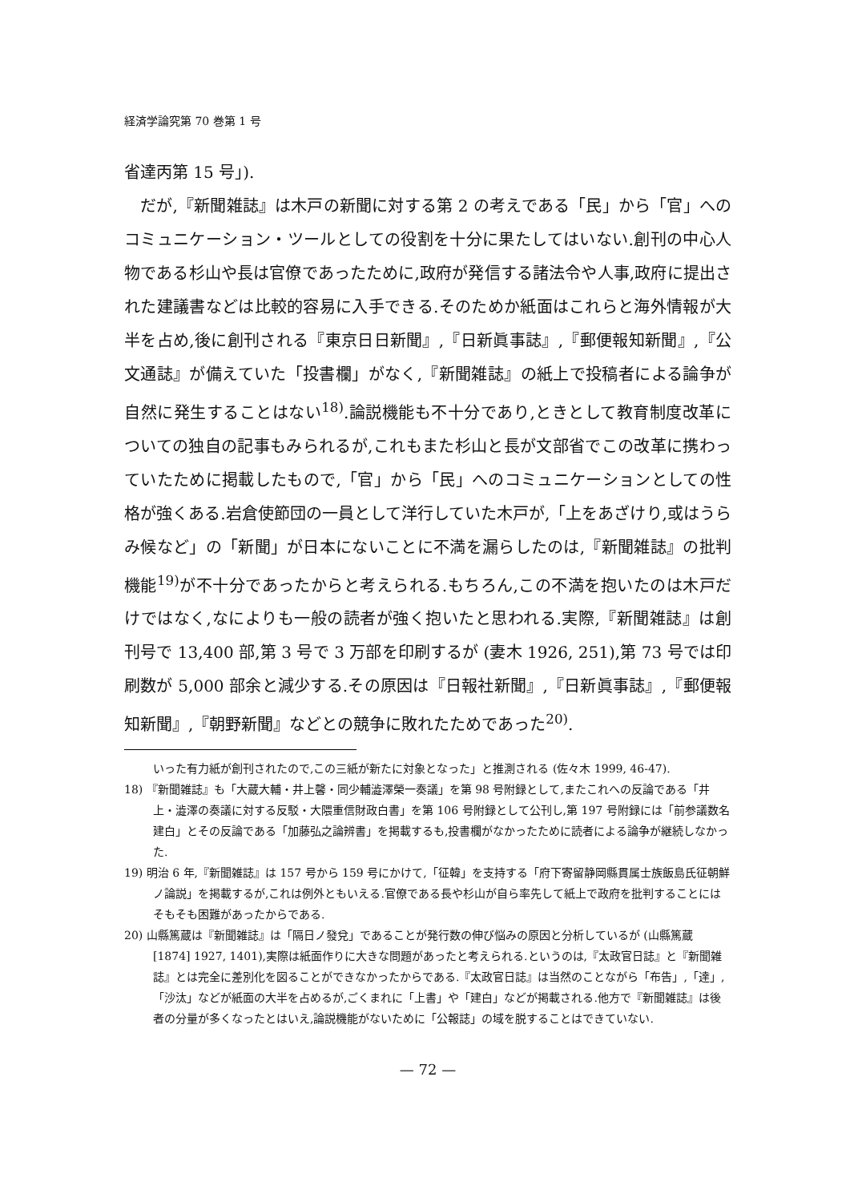経済学論究第 70 巻第 1 号
省達丙第 15 号」).
だが,『新聞雑誌』は木戸の新聞に対する第 2 の考えである「民」から「官」へのコミュニケーション・ツールとしての役割を十分に果たしてはいない.創刊の中心人物である杉山や長は官僚であったために,政府が発信する諸法令や人事,政府に提出された建議書などは比較的容易に入手できる.そのためか紙面はこれらと海外情報が大半を占め,後に創刊される『東京日日新聞』,『日新眞事誌』,『郵便報知新聞』,『公文通誌』が備えていた「投書欄」がなく,『新聞雑誌』の紙上で投稿者による論争が自然に発生することはない<sup>18)</sup>.論説機能も不十分であり,ときとして教育制度改革についての独自の記事もみられるが,これもまた杉山と長が文部省でこの改革に携わっていたために掲載したもので,「官」から「民」へのコミュニケーションとしての性格が強くある.岩倉使節団の一員として洋行していた木戸が,「上をあざけり,或はうらみ候など」の「新聞」が日本にないことに不満を漏らしたのは,『新聞雑誌』の批判機能<sup>19)</sup>が不十分であったからと考えられる.もちろん,この不満を抱いたのは木戸だけではなく,なによりも一般の読者が強く抱いたと思われる.実際,『新聞雑誌』は創刊号で 13,400 部,第 3 号で 3 万部を印刷するが (妻木 1926, 251),第 73 号では印刷数が 5,000 部余と減少する.その原因は『日報社新聞』,『日新眞事誌』,『郵便報知新聞』,『朝野新聞』などとの競争に敗れたためであった<sup>20)</sup>.
いった有力紙が創刊されたので,この三紙が新たに対象となった」と推測される (佐々木 1999, 46-47).
18) 『新聞雑誌』も「大蔵大輔・井上馨・同少輔澁澤榮一奏議」を第 98 号附録として,またこれへの反論である「井上・澁澤の奏議に対する反駁・大隈重信財政白書」を第 106 号附録として公刊し,第 197 号附録には「前参議数名建白」とその反論である「加藤弘之論辨書」を掲載するも,投書欄がなかったために読者による論争が継続しなかった.
19) 明治 6 年,『新聞雑誌』は 157 号から 159 号にかけて,「征韓」を支持する「府下寄留静岡縣貫属士族飯島氏征朝鮮ノ論説」を掲載するが,これは例外ともいえる.官僚である長や杉山が自ら率先して紙上で政府を批判することにはそもそも困難があったからである.
20) 山縣篤蔵は『新聞雑誌』は「隔日ノ發兌」であることが発行数の伸び悩みの原因と分析しているが (山縣篤蔵 [1874] 1927, 1401),実際は紙面作りに大きな問題があったと考えられる.というのは,『太政官日誌』と『新聞雑誌』とは完全に差別化を図ることができなかったからである.『太政官日誌』は当然のことながら「布告」,「達」,「沙汰」などが紙面の大半を占めるが,ごくまれに「上書」や「建白」などが掲載される.他方で『新聞雑誌』は後者の分量が多くなったとはいえ,論説機能がないために「公報誌」の域を脱することはできていない.
— 72 —